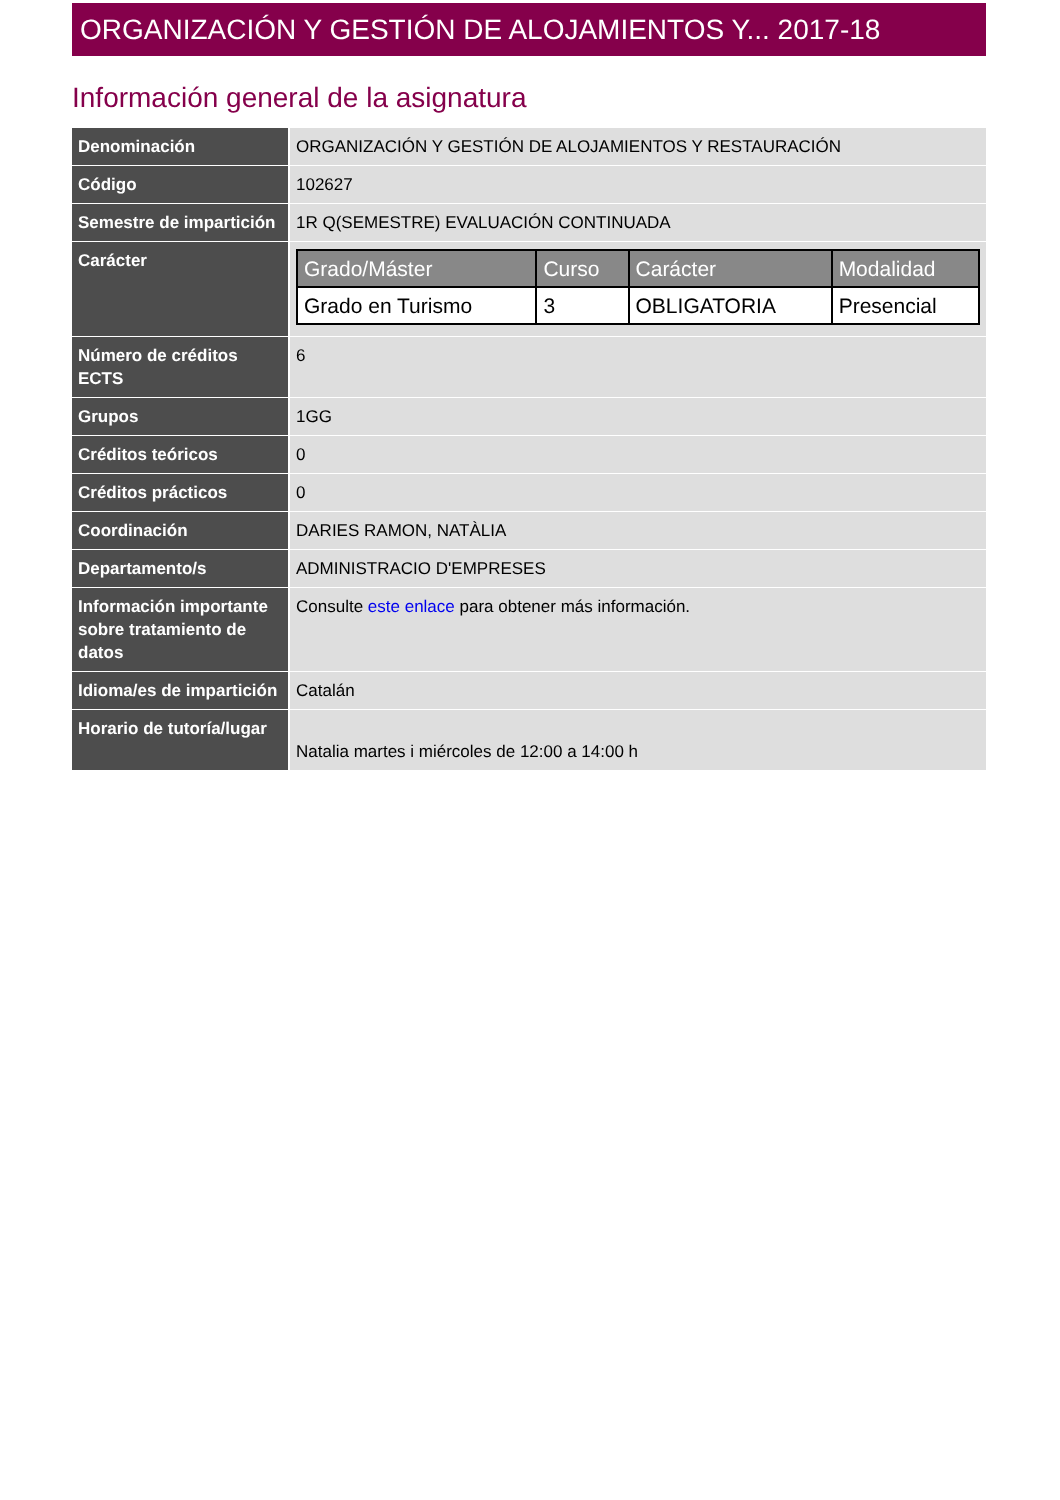ORGANIZACIÓN Y GESTIÓN DE ALOJAMIENTOS Y... 2017-18
Información general de la asignatura
| Denominación | ORGANIZACIÓN Y GESTIÓN DE ALOJAMIENTOS Y RESTAURACIÓN |
| Código | 102627 |
| Semestre de impartición | 1R Q(SEMESTRE) EVALUACIÓN CONTINUADA |
| Carácter | / Grado/Máster / Curso / Carácter / Modalidad / / --- / --- / --- / --- / / Grado en Turismo / 3 / OBLIGATORIA / Presencial / |
| Número de créditos ECTS | 6 |
| Grupos | 1GG |
| Créditos teóricos | 0 |
| Créditos prácticos | 0 |
| Coordinación | DARIES RAMON, NATÀLIA |
| Departamento/s | ADMINISTRACIO D'EMPRESES |
| Información importante sobre tratamiento de datos | Consulte este enlace para obtener más información. |
| Idioma/es de impartición | Catalán |
| Horario de tutoría/lugar | Natalia martes i miércoles de 12:00 a 14:00 h |